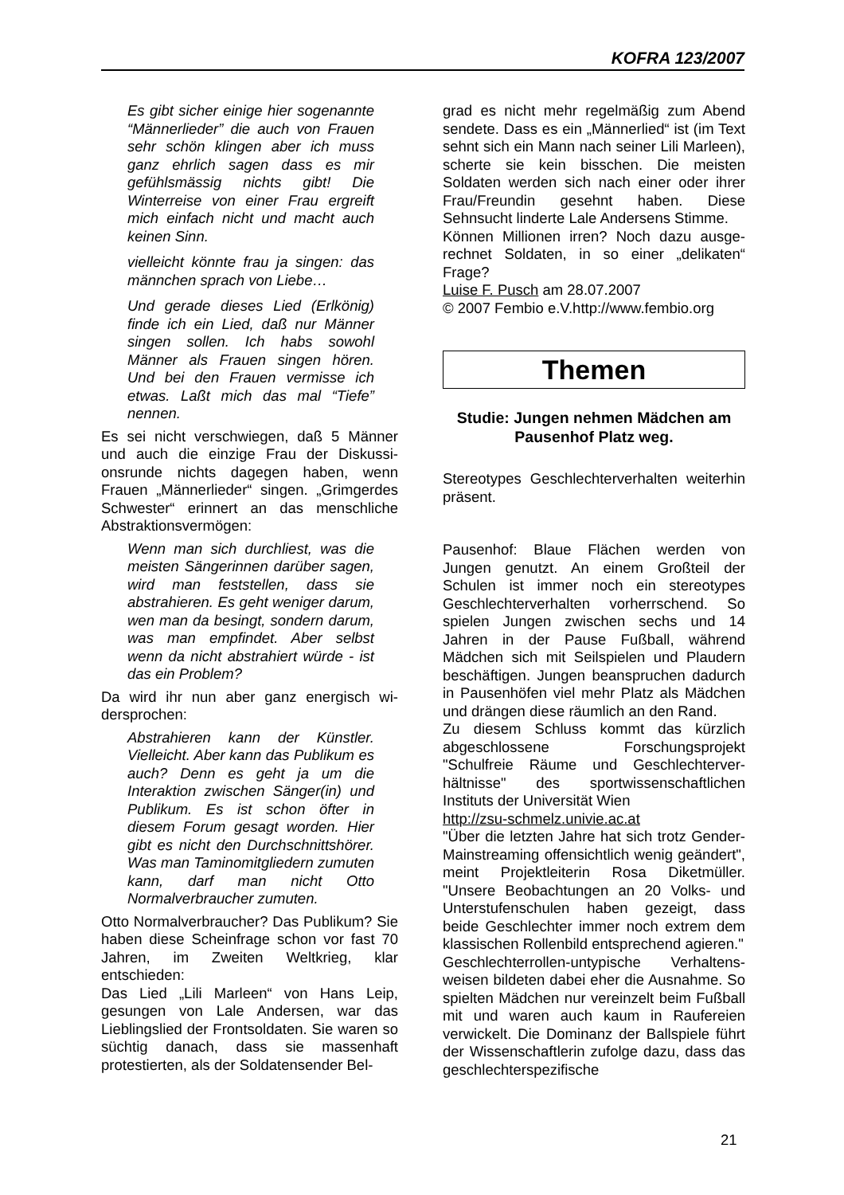KOFRA 123/2007
Es gibt sicher einige hier soge­nannte “Männerlieder” die auch von Frauen sehr schön klingen a­ber ich muss ganz ehrlich sagen dass es mir gefühlsmässig nichts gibt! Die Winterreise von einer Frau ergreift mich einfach nicht und macht auch keinen Sinn.
vielleicht könnte frau ja singen: das männchen sprach von Liebe…
Und gerade dieses Lied (Erlkönig) finde ich ein Lied, daß nur Männer singen sollen. Ich habs sowohl Männer als Frauen singen hören. Und bei den Frauen vermisse ich etwas. Laßt mich das mal “Tiefe” nennen.
Es sei nicht verschwiegen, daß 5 Männer und auch die einzige Frau der Diskussi­onsrunde nichts dagegen haben, wenn Frauen „Männerlieder“ singen. „Grimger­des Schwester“ erinnert an das menschli­che Abstraktionsvermögen:
Wenn man sich durchliest, was die meisten Sängerinnen darüber sa­gen, wird man feststellen, dass sie abstrahieren. Es geht weniger dar­um, wen man da besingt, sondern darum, was man empfindet. Aber selbst wenn da nicht abstrahiert würde - ist das ein Problem?
Da wird ihr nun aber ganz energisch wi­dersprochen:
Abstrahieren kann der Künstler. Vielleicht. Aber kann das Publikum es auch? Denn es geht ja um die Interaktion zwischen Sänger(in) und Publikum. Es ist schon öfter in diesem Forum gesagt worden. Hier gibt es nicht den Durchschnittshö­rer. Was man Taminomitgliedern zumuten kann, darf man nicht Otto Normalverbraucher zumuten.
Otto Normalverbraucher? Das Publikum? Sie haben diese Scheinfrage schon vor fast 70 Jahren, im Zweiten Weltkrieg, klar entschieden:
Das Lied „Lili Marleen“ von Hans Leip, gesungen von Lale Andersen, war das Lieblingslied der Frontsoldaten. Sie waren so süchtig danach, dass sie massenhaft protestierten, als der Soldatensender Bel-
grad es nicht mehr regelmäßig zum Abend sendete. Dass es ein „Männerlied“ ist (im Text sehnt sich ein Mann nach seiner Lili Marleen), scherte sie kein bisschen. Die meisten Soldaten werden sich nach einer oder ihrer Frau/Freundin gesehnt haben. Diese Sehnsucht linderte Lale Andersens Stimme.
Können Millionen irren? Noch dazu ausge­rechnet Soldaten, in so einer „delikaten“ Frage?
Luise F. Pusch am 28.07.2007
© 2007 Fembio e.V.http://www.fembio.org
Themen
Studie: Jungen nehmen Mädchen am Pausenhof Platz weg.
Stereotypes Geschlechterverhalten wei­terhin präsent.
Pausenhof: Blaue Flächen werden von Jungen genutzt. An einem Großteil der Schulen ist immer noch ein stereotypes Geschlechterverhalten vorherrschend. So spielen Jungen zwischen sechs und 14 Jahren in der Pause Fußball, während Mädchen sich mit Seilspielen und Plau­dern beschäftigen. Jungen beanspruchen dadurch in Pausenhöfen viel mehr Platz als Mädchen und drängen diese räumlich an den Rand.
Zu diesem Schluss kommt das kürzlich abgeschlossene Forschungsprojekt "Schulfreie Räume und Geschlechterver­hältnisse" des sportwissenschaftlichen Instituts der Universität Wien
http://zsu-schmelz.univie.ac.at
"Über die letzten Jahre hat sich trotz Gen­der-Mainstreaming offensichtlich wenig geändert", meint Projektleiterin Rosa Di­ketmüller. "Unsere Beobachtungen an 20 Volks- und Unterstufenschulen haben ge­zeigt, dass beide Geschlechter immer noch extrem dem klassischen Rollenbild entsprechend agieren."
Geschlechterrollen-untypische Verhaltens­weisen bildeten dabei eher die Ausnahme. So spielten Mädchen nur vereinzelt beim Fußball mit und waren auch kaum in Rau­fereien verwickelt. Die Dominanz der Ball­spiele führt der Wissenschaftlerin zufolge dazu, dass das geschlechterspezifische
21